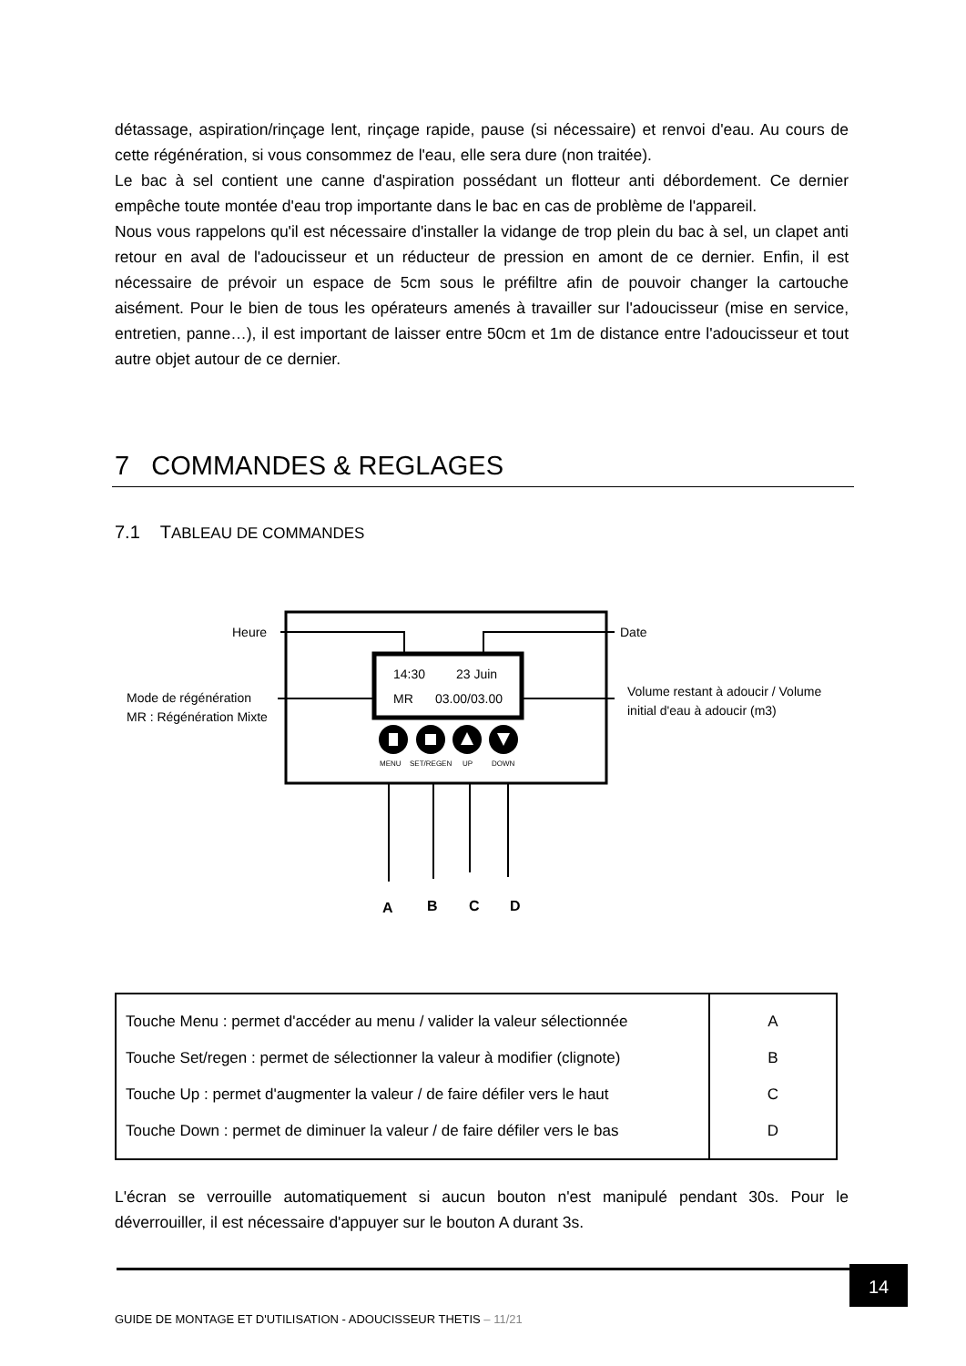détassage, aspiration/rinçage lent, rinçage rapide, pause (si nécessaire) et renvoi d'eau. Au cours de cette régénération, si vous consommez de l'eau, elle sera dure (non traitée).
Le bac à sel contient une canne d'aspiration possédant un flotteur anti débordement. Ce dernier empêche toute montée d'eau trop importante dans le bac en cas de problème de l'appareil.
Nous vous rappelons qu'il est nécessaire d'installer la vidange de trop plein du bac à sel, un clapet anti retour en aval de l'adoucisseur et un réducteur de pression en amont de ce dernier. Enfin, il est nécessaire de prévoir un espace de 5cm sous le préfiltre afin de pouvoir changer la cartouche aisément. Pour le bien de tous les opérateurs amenés à travailler sur l'adoucisseur (mise en service, entretien, panne…), il est important de laisser entre 50cm et 1m de distance entre l'adoucisseur et tout autre objet autour de ce dernier.
7 COMMANDES & REGLAGES
7.1 TABLEAU DE COMMANDES
Heure
Date
Mode de régénération
MR : Régénération Mixte
Volume restant à adoucir / Volume
initial d'eau à adoucir (m3)
14:30
23 Juin
MR
03.00/03.00
MENU
SET/REGEN
UP
DOWN
A
B
C
D
| Touche Menu : permet d'accéder au menu / valider la valeur sélectionnée | A |
| Touche Set/regen : permet de sélectionner la valeur à modifier (clignote) | B |
| Touche Up : permet d'augmenter la valeur / de faire défiler vers le haut | C |
| Touche Down : permet de diminuer la valeur / de faire défiler vers le bas | D |
L'écran se verrouille automatiquement si aucun bouton n'est manipulé pendant 30s. Pour le déverrouiller, il est nécessaire d'appuyer sur le bouton A durant 3s.
14
GUIDE DE MONTAGE ET D'UTILISATION - ADOUCISSEUR THETIS – 11/21